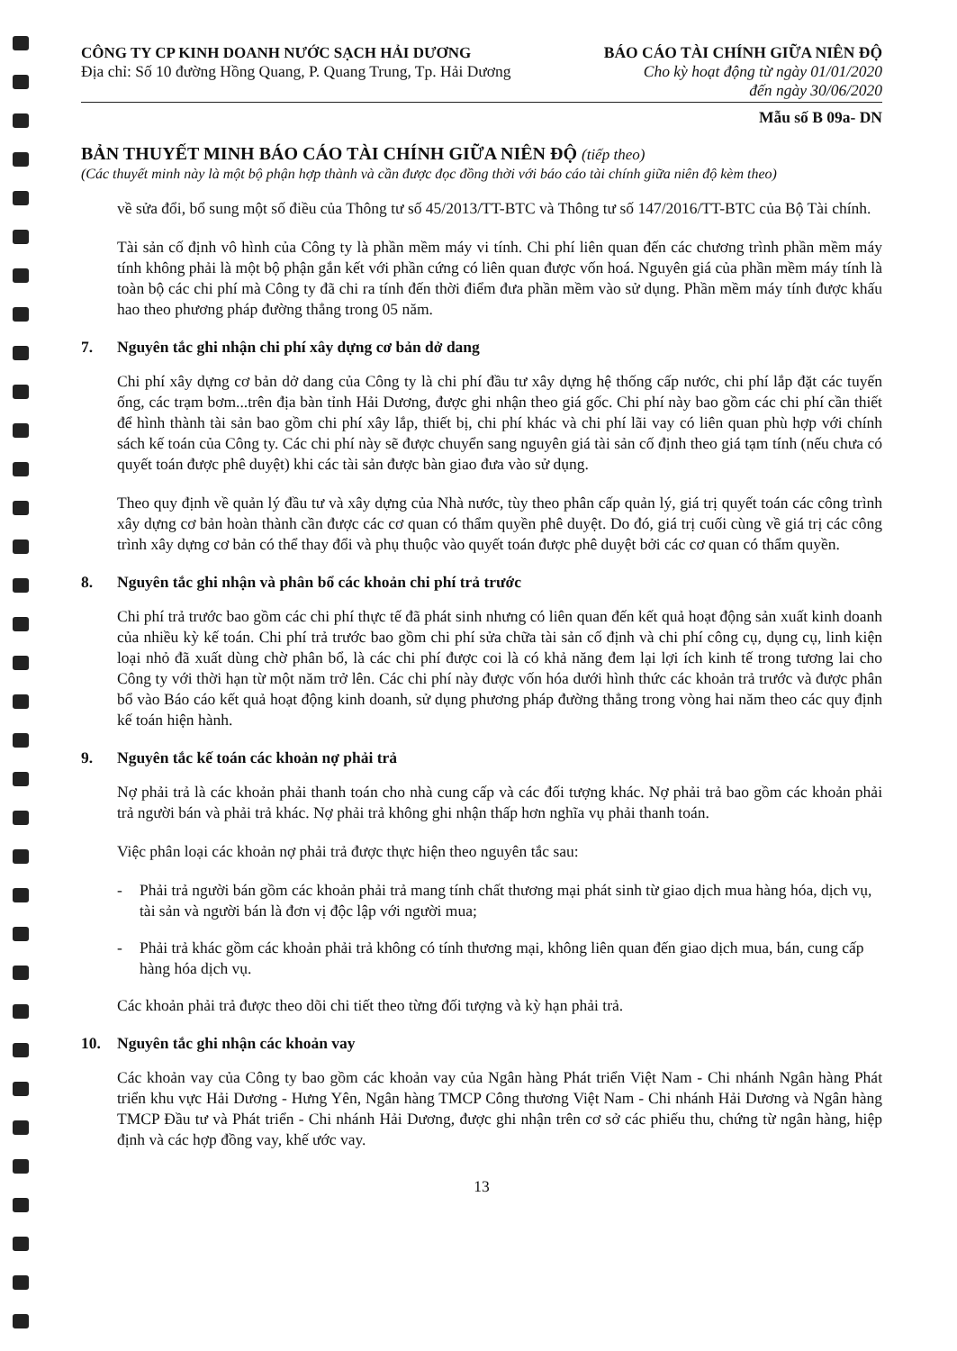CÔNG TY CP KINH DOANH NƯỚC SẠCH HẢI DƯƠNG
Địa chỉ: Số 10 đường Hồng Quang, P. Quang Trung, Tp. Hải Dương
BÁO CÁO TÀI CHÍNH GIỮA NIÊN ĐỘ
Cho kỳ hoạt động từ ngày 01/01/2020
đến ngày 30/06/2020
Mẫu số B 09a- DN
BẢN THUYẾT MINH BÁO CÁO TÀI CHÍNH GIỮA NIÊN ĐỘ (tiếp theo)
(Các thuyết minh này là một bộ phận hợp thành và cần được đọc đồng thời với báo cáo tài chính giữa niên độ kèm theo)
về sửa đổi, bổ sung một số điều của Thông tư số 45/2013/TT-BTC và Thông tư số 147/2016/TT-BTC của Bộ Tài chính.
Tài sản cố định vô hình của Công ty là phần mềm máy vi tính. Chi phí liên quan đến các chương trình phần mềm máy tính không phải là một bộ phận gắn kết với phần cứng có liên quan được vốn hoá. Nguyên giá của phần mềm máy tính là toàn bộ các chi phí mà Công ty đã chi ra tính đến thời điểm đưa phần mềm vào sử dụng. Phần mềm máy tính được khấu hao theo phương pháp đường thẳng trong 05 năm.
7. Nguyên tắc ghi nhận chi phí xây dựng cơ bản dở dang
Chi phí xây dựng cơ bản dở dang của Công ty là chi phí đầu tư xây dựng hệ thống cấp nước, chi phí lắp đặt các tuyến ống, các trạm bơm...trên địa bàn tỉnh Hải Dương, được ghi nhận theo giá gốc. Chi phí này bao gồm các chi phí cần thiết để hình thành tài sản bao gồm chi phí xây lắp, thiết bị, chi phí khác và chi phí lãi vay có liên quan phù hợp với chính sách kế toán của Công ty. Các chi phí này sẽ được chuyển sang nguyên giá tài sản cố định theo giá tạm tính (nếu chưa có quyết toán được phê duyệt) khi các tài sản được bàn giao đưa vào sử dụng.
Theo quy định về quản lý đầu tư và xây dựng của Nhà nước, tùy theo phân cấp quản lý, giá trị quyết toán các công trình xây dựng cơ bản hoàn thành cần được các cơ quan có thẩm quyền phê duyệt. Do đó, giá trị cuối cùng về giá trị các công trình xây dựng cơ bản có thể thay đổi và phụ thuộc vào quyết toán được phê duyệt bởi các cơ quan có thẩm quyền.
8. Nguyên tắc ghi nhận và phân bổ các khoản chi phí trả trước
Chi phí trả trước bao gồm các chi phí thực tế đã phát sinh nhưng có liên quan đến kết quả hoạt động sản xuất kinh doanh của nhiều kỳ kế toán. Chi phí trả trước bao gồm chi phí sửa chữa tài sản cố định và chi phí công cụ, dụng cụ, linh kiện loại nhỏ đã xuất dùng chờ phân bổ, là các chi phí được coi là có khả năng đem lại lợi ích kinh tế trong tương lai cho Công ty với thời hạn từ một năm trở lên. Các chi phí này được vốn hóa dưới hình thức các khoản trả trước và được phân bổ vào Báo cáo kết quả hoạt động kinh doanh, sử dụng phương pháp đường thẳng trong vòng hai năm theo các quy định kế toán hiện hành.
9. Nguyên tắc kế toán các khoản nợ phải trả
Nợ phải trả là các khoản phải thanh toán cho nhà cung cấp và các đối tượng khác. Nợ phải trả bao gồm các khoản phải trả người bán và phải trả khác. Nợ phải trả không ghi nhận thấp hơn nghĩa vụ phải thanh toán.
Việc phân loại các khoản nợ phải trả được thực hiện theo nguyên tắc sau:
- Phải trả người bán gồm các khoản phải trả mang tính chất thương mại phát sinh từ giao dịch mua hàng hóa, dịch vụ, tài sản và người bán là đơn vị độc lập với người mua;
- Phải trả khác gồm các khoản phải trả không có tính thương mại, không liên quan đến giao dịch mua, bán, cung cấp hàng hóa dịch vụ.
Các khoản phải trả được theo dõi chi tiết theo từng đối tượng và kỳ hạn phải trả.
10. Nguyên tắc ghi nhận các khoản vay
Các khoản vay của Công ty bao gồm các khoản vay của Ngân hàng Phát triển Việt Nam - Chi nhánh Ngân hàng Phát triển khu vực Hải Dương - Hưng Yên, Ngân hàng TMCP Công thương Việt Nam - Chi nhánh Hải Dương và Ngân hàng TMCP Đầu tư và Phát triển - Chi nhánh Hải Dương, được ghi nhận trên cơ sở các phiếu thu, chứng từ ngân hàng, hiệp định và các hợp đồng vay, khế ước vay.
13